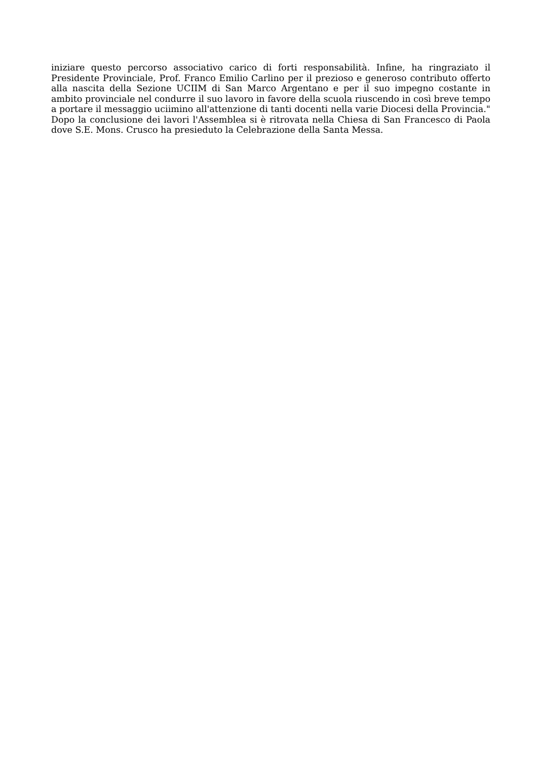iniziare questo percorso associativo carico di forti responsabilità. Infine, ha ringraziato il Presidente Provinciale, Prof. Franco Emilio Carlino per il prezioso e generoso contributo offerto alla nascita della Sezione UCIIM di San Marco Argentano e per il suo impegno costante in ambito provinciale nel condurre il suo lavoro in favore della scuola riuscendo in così breve tempo a portare il messaggio uciimino all'attenzione di tanti docenti nella varie Diocesi della Provincia."
Dopo la conclusione dei lavori l'Assemblea si è ritrovata nella Chiesa di San Francesco di Paola dove S.E. Mons. Crusco ha presieduto la Celebrazione della Santa Messa.